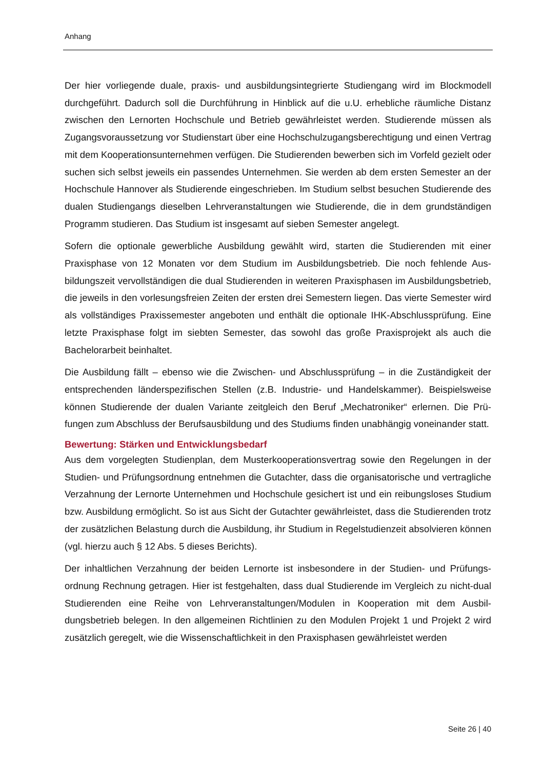Anhang
Der hier vorliegende duale, praxis- und ausbildungsintegrierte Studiengang wird im Blockmodell durchgeführt. Dadurch soll die Durchführung in Hinblick auf die u.U. erhebliche räumliche Distanz zwischen den Lernorten Hochschule und Betrieb gewährleistet werden. Studierende müssen als Zugangsvoraussetzung vor Studienstart über eine Hochschulzugangsberechtigung und einen Vertrag mit dem Kooperationsunternehmen verfügen. Die Studierenden bewerben sich im Vorfeld gezielt oder suchen sich selbst jeweils ein passendes Unternehmen. Sie werden ab dem ersten Semester an der Hochschule Hannover als Studierende eingeschrieben. Im Studium selbst be­suchen Studierende des dualen Studiengangs dieselben Lehrveranstaltungen wie Studierende, die in dem grundständigen Programm studieren. Das Studium ist insgesamt auf sieben Semester angelegt.
Sofern die optionale gewerbliche Ausbildung gewählt wird, starten die Studierenden mit einer Praxisphase von 12 Monaten vor dem Studium im Ausbildungsbetrieb. Die noch fehlende Aus­bildungszeit vervollständigen die dual Studierenden in weiteren Praxisphasen im Ausbildungsbe­trieb, die jeweils in den vorlesungsfreien Zeiten der ersten drei Semestern liegen. Das vierte Se­mester wird als vollständiges Praxissemester angeboten und enthält die optionale IHK-Ab­schlussprüfung. Eine letzte Praxisphase folgt im siebten Semester, das sowohl das große Pra­xisprojekt als auch die Bachelorarbeit beinhaltet.
Die Ausbildung fällt – ebenso wie die Zwischen- und Abschlussprüfung – in die Zuständigkeit der entsprechenden länderspezifischen Stellen (z.B. Industrie- und Handelskammer). Beispielsweise können Studierende der dualen Variante zeitgleich den Beruf „Mechatroniker“ erlernen. Die Prü­fungen zum Abschluss der Berufsausbildung und des Studiums finden unabhängig voneinander statt.
Bewertung: Stärken und Entwicklungsbedarf
Aus dem vorgelegten Studienplan, dem Musterkooperationsvertrag sowie den Regelungen in der Studien- und Prüfungsordnung entnehmen die Gutachter, dass die organisatorische und vertrag­liche Verzahnung der Lernorte Unternehmen und Hochschule gesichert ist und ein reibungsloses Studium bzw. Ausbildung ermöglicht. So ist aus Sicht der Gutachter gewährleistet, dass die Stu­dierenden trotz der zusätzlichen Belastung durch die Ausbildung, ihr Studium in Regelstudienzeit absolvieren können (vgl. hierzu auch § 12 Abs. 5 dieses Berichts).
Der inhaltlichen Verzahnung der beiden Lernorte ist insbesondere in der Studien- und Prüfungs­ordnung Rechnung getragen. Hier ist festgehalten, dass dual Studierende im Vergleich zu nicht-dual Studierenden eine Reihe von Lehrveranstaltungen/Modulen in Kooperation mit dem Ausbil­dungsbetrieb belegen. In den allgemeinen Richtlinien zu den Modulen Projekt 1 und Projekt 2 wird zusätzlich geregelt, wie die Wissenschaftlichkeit in den Praxisphasen gewährleistet werden
Seite 26 | 40